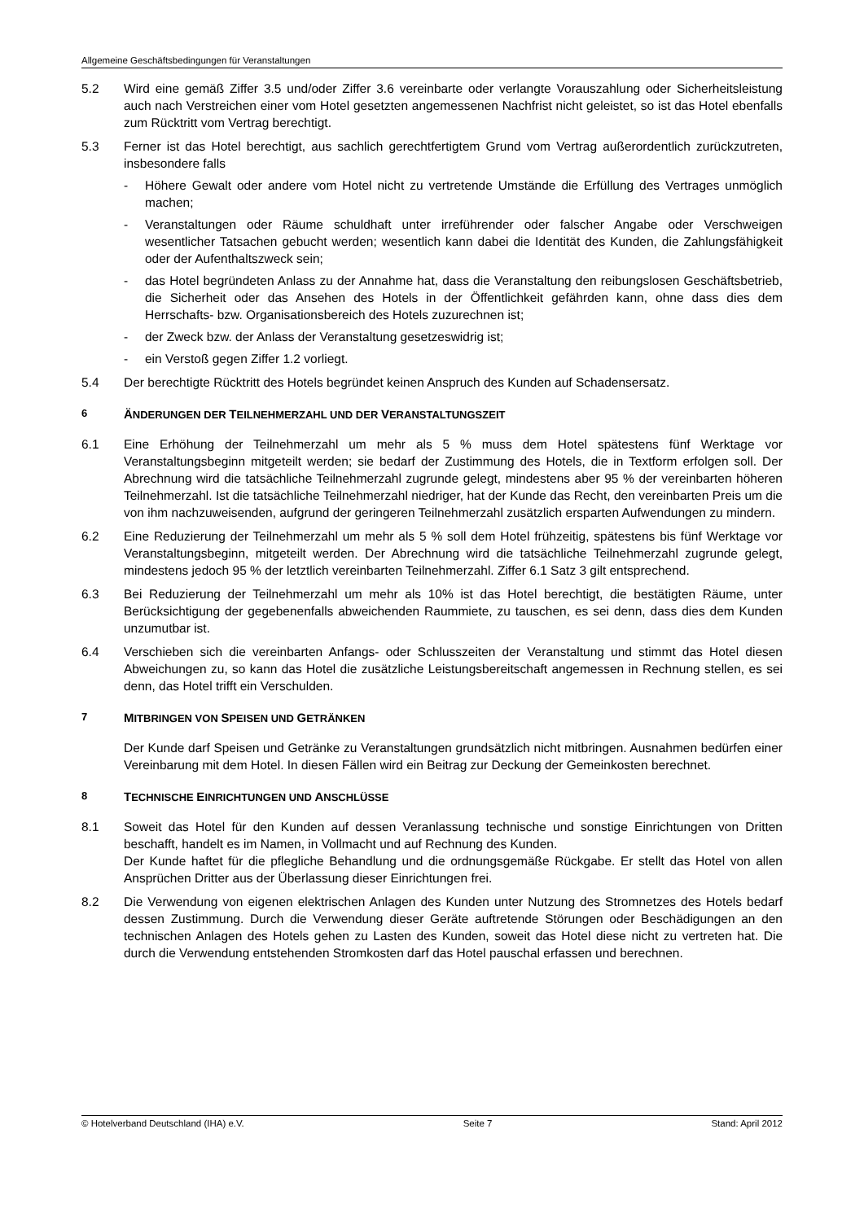Allgemeine Geschäftsbedingungen für Veranstaltungen
5.2 Wird eine gemäß Ziffer 3.5 und/oder Ziffer 3.6 vereinbarte oder verlangte Vorauszahlung oder Sicherheitsleistung auch nach Verstreichen einer vom Hotel gesetzten angemessenen Nachfrist nicht geleistet, so ist das Hotel ebenfalls zum Rücktritt vom Vertrag berechtigt.
5.3 Ferner ist das Hotel berechtigt, aus sachlich gerechtfertigtem Grund vom Vertrag außerordentlich zurückzutreten, insbesondere falls
- Höhere Gewalt oder andere vom Hotel nicht zu vertretende Umstände die Erfüllung des Vertrages unmöglich machen;
- Veranstaltungen oder Räume schuldhaft unter irreführender oder falscher Angabe oder Verschweigen wesentlicher Tatsachen gebucht werden; wesentlich kann dabei die Identität des Kunden, die Zahlungsfähigkeit oder der Aufenthaltszweck sein;
- das Hotel begründeten Anlass zu der Annahme hat, dass die Veranstaltung den reibungslosen Geschäftsbetrieb, die Sicherheit oder das Ansehen des Hotels in der Öffentlichkeit gefährden kann, ohne dass dies dem Herrschafts- bzw. Organisationsbereich des Hotels zuzurechnen ist;
- der Zweck bzw. der Anlass der Veranstaltung gesetzeswidrig ist;
- ein Verstoß gegen Ziffer 1.2 vorliegt.
5.4 Der berechtigte Rücktritt des Hotels begründet keinen Anspruch des Kunden auf Schadensersatz.
6 ÄNDERUNGEN DER TEILNEHMERZAHL UND DER VERANSTALTUNGSZEIT
6.1 Eine Erhöhung der Teilnehmerzahl um mehr als 5 % muss dem Hotel spätestens fünf Werktage vor Veranstaltungsbeginn mitgeteilt werden; sie bedarf der Zustimmung des Hotels, die in Textform erfolgen soll. Der Abrechnung wird die tatsächliche Teilnehmerzahl zugrunde gelegt, mindestens aber 95 % der vereinbarten höheren Teilnehmerzahl. Ist die tatsächliche Teilnehmerzahl niedriger, hat der Kunde das Recht, den vereinbarten Preis um die von ihm nachzuweisenden, aufgrund der geringeren Teilnehmerzahl zusätzlich ersparten Aufwendungen zu mindern.
6.2 Eine Reduzierung der Teilnehmerzahl um mehr als 5 % soll dem Hotel frühzeitig, spätestens bis fünf Werktage vor Veranstaltungsbeginn, mitgeteilt werden. Der Abrechnung wird die tatsächliche Teilnehmerzahl zugrunde gelegt, mindestens jedoch 95 % der letztlich vereinbarten Teilnehmerzahl. Ziffer 6.1 Satz 3 gilt entsprechend.
6.3 Bei Reduzierung der Teilnehmerzahl um mehr als 10% ist das Hotel berechtigt, die bestätigten Räume, unter Berücksichtigung der gegebenenfalls abweichenden Raummiete, zu tauschen, es sei denn, dass dies dem Kunden unzumutbar ist.
6.4 Verschieben sich die vereinbarten Anfangs- oder Schlusszeiten der Veranstaltung und stimmt das Hotel diesen Abweichungen zu, so kann das Hotel die zusätzliche Leistungsbereitschaft angemessen in Rechnung stellen, es sei denn, das Hotel trifft ein Verschulden.
7 MITBRINGEN VON SPEISEN UND GETRÄNKEN
Der Kunde darf Speisen und Getränke zu Veranstaltungen grundsätzlich nicht mitbringen. Ausnahmen bedürfen einer Vereinbarung mit dem Hotel. In diesen Fällen wird ein Beitrag zur Deckung der Gemeinkosten berechnet.
8 TECHNISCHE EINRICHTUNGEN UND ANSCHLÜSSE
8.1 Soweit das Hotel für den Kunden auf dessen Veranlassung technische und sonstige Einrichtungen von Dritten beschafft, handelt es im Namen, in Vollmacht und auf Rechnung des Kunden.
Der Kunde haftet für die pflegliche Behandlung und die ordnungsgemäße Rückgabe. Er stellt das Hotel von allen Ansprüchen Dritter aus der Überlassung dieser Einrichtungen frei.
8.2 Die Verwendung von eigenen elektrischen Anlagen des Kunden unter Nutzung des Stromnetzes des Hotels bedarf dessen Zustimmung. Durch die Verwendung dieser Geräte auftretende Störungen oder Beschädigungen an den technischen Anlagen des Hotels gehen zu Lasten des Kunden, soweit das Hotel diese nicht zu vertreten hat. Die durch die Verwendung entstehenden Stromkosten darf das Hotel pauschal erfassen und berechnen.
© Hotelverband Deutschland (IHA) e.V. Seite 7 Stand: April 2012